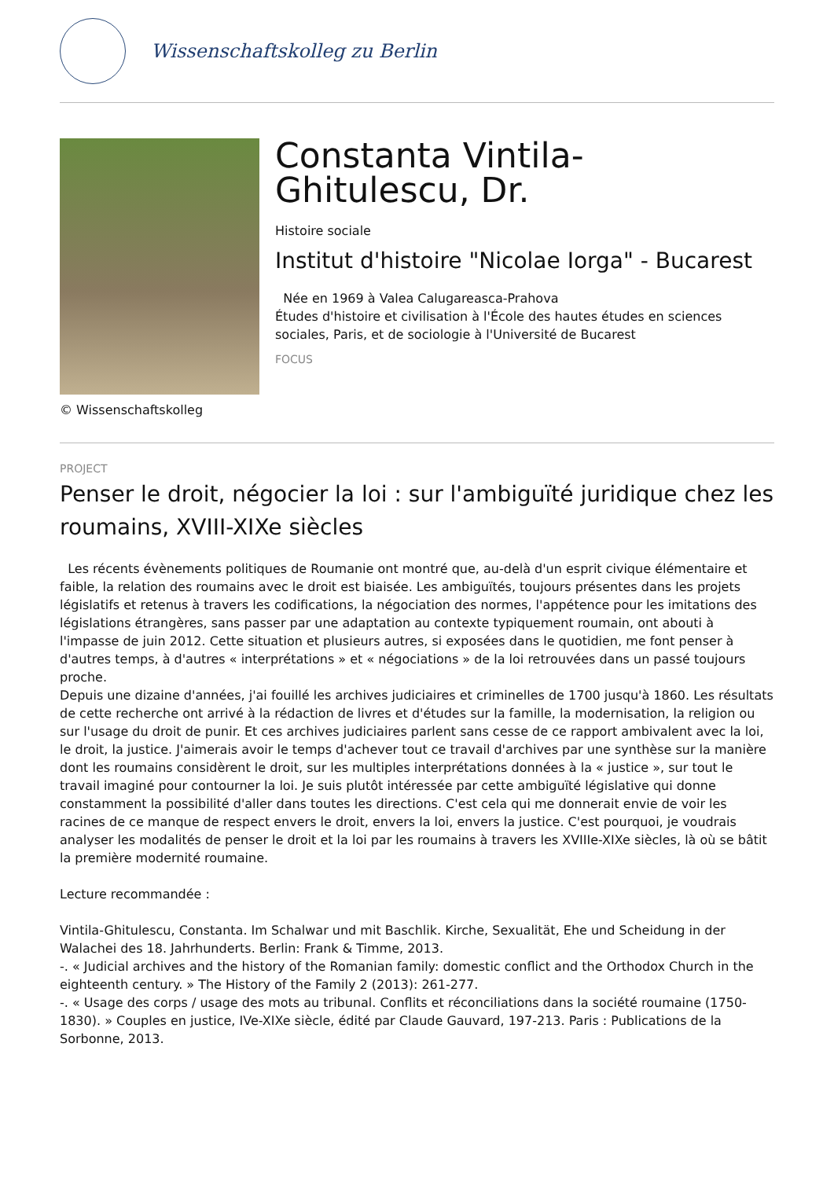Wissenschaftskolleg zu Berlin
© Wissenschaftskolleg
Constanta Vintila-Ghitulescu, Dr.
Histoire sociale
Institut d'histoire "Nicolae Iorga" - Bucarest
Née en 1969 à Valea Calugareasca-Prahova
Études d'histoire et civilisation à l'École des hautes études en sciences sociales, Paris, et de sociologie à l'Université de Bucarest
FOCUS
PROJECT
Penser le droit, négocier la loi : sur l'ambiguïté juridique chez les roumains, XVIII-XIXe siècles
Les récents évènements politiques de Roumanie ont montré que, au-delà d'un esprit civique élémentaire et faible, la relation des roumains avec le droit est biaisée. Les ambiguïtés, toujours présentes dans les projets législatifs et retenus à travers les codifications, la négociation des normes, l'appétence pour les imitations des législations étrangères, sans passer par une adaptation au contexte typiquement roumain, ont abouti à l'impasse de juin 2012. Cette situation et plusieurs autres, si exposées dans le quotidien, me font penser à d'autres temps, à d'autres « interprétations » et « négociations » de la loi retrouvées dans un passé toujours proche.
Depuis une dizaine d'années, j'ai fouillé les archives judiciaires et criminelles de 1700 jusqu'à 1860. Les résultats de cette recherche ont arrivé à la rédaction de livres et d'études sur la famille, la modernisation, la religion ou sur l'usage du droit de punir. Et ces archives judiciaires parlent sans cesse de ce rapport ambivalent avec la loi, le droit, la justice. J'aimerais avoir le temps d'achever tout ce travail d'archives par une synthèse sur la manière dont les roumains considèrent le droit, sur les multiples interprétations données à la « justice », sur tout le travail imaginé pour contourner la loi. Je suis plutôt intéressée par cette ambiguïté législative qui donne constamment la possibilité d'aller dans toutes les directions. C'est cela qui me donnerait envie de voir les racines de ce manque de respect envers le droit, envers la loi, envers la justice. C'est pourquoi, je voudrais analyser les modalités de penser le droit et la loi par les roumains à travers les XVIIIe-XIXe siècles, là où se bâtit la première modernité roumaine.
Lecture recommandée :
Vintila-Ghitulescu, Constanta. Im Schalwar und mit Baschlik. Kirche, Sexualität, Ehe und Scheidung in der Walachei des 18. Jahrhunderts. Berlin: Frank & Timme, 2013.
-. « Judicial archives and the history of the Romanian family: domestic conflict and the Orthodox Church in the eighteenth century. » The History of the Family 2 (2013): 261-277.
-. « Usage des corps / usage des mots au tribunal. Conflits et réconciliations dans la société roumaine (1750-1830). » Couples en justice, IVe-XIXe siècle, édité par Claude Gauvard, 197-213. Paris : Publications de la Sorbonne, 2013.